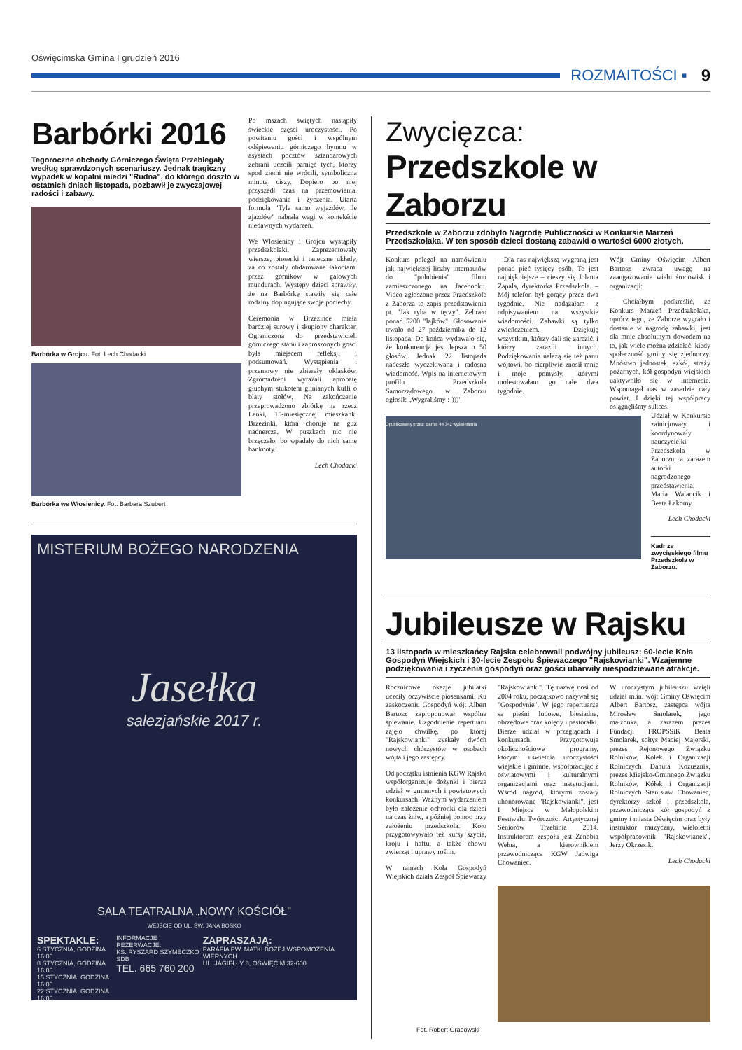Oświęcimska Gmina I grudzień 2016
ROZMAITOŚCI ▪ 9
Barbórki 2016
Tegoroczne obchody Górniczego Święta Przebiegały według sprawdzonych scenariuszy. Jednak tragiczny wypadek w kopalni miedzi "Rudna", do którego doszło w ostatnich dniach listopada, pozbawił je zwyczajowej radości i zabawy.
Barbórka w Grojcu. Fot. Lech Chodacki
Barbórka we Włosienicy. Fot. Barbara Szubert
Po mszach świętych nastąpiły świeckie części uroczystości. Po powitaniu gości i wspólnym odśpiewaniu górniczego hymnu w asystach pocztów sztandarowych zebrani uczcili pamięć tych, którzy spod ziemi nie wrócili, symboliczną minutą ciszy. Dopiero po niej przyszedł czas na przemówienia, podziękowania i życzenia. Utarta formuła "Tyle samo wyjazdów, ile zjazdów" nabrała wagi w kontekście niedawnych wydarzeń.
We Włosienicy i Grojcu wystąpiły przedszkolaki. Zaprezentowały wiersze, piosenki i taneczne układy, za co zostały obdarowane łakociami przez górników w galowych mundurach. Występy dzieci sprawiły, że na Barbórkę stawiły się całe rodziny dopingujące swoje pociechy.
Ceremonia w Brzezince miała bardziej surowy i skupiony charakter. Ograniczona do przedstawicieli górniczego stanu i zaproszonych gości była miejscem refleksji i podsumowań. Wystąpienia i przemowy nie zbierały oklasków. Zgromadzeni wyrażali aprobatę głuchym stukotem glinianych kufli o blaty stołów. Na zakończenie przeprowadzono zbiórkę na rzecz Lenki, 15-miesięcznej mieszkanki Brzezinki, która choruje na guz nadnercza. W puszkach nic nie brzęczało, bo wpadały do nich same banknoty.
Lech Chodacki
MISTERIUM BOŻEGO NARODZENIA
Jasełka
salezjańskie 2017 r.
SALA TEATRALNA „NOWY KOŚCIÓŁ"
WEJŚCIE OD UL. ŚW. JANA BOSKO
SPEKTAKLE:
6 STYCZNIA, GODZINA 16:00
8 STYCZNIA, GODZINA 16:00
15 STYCZNIA, GODZINA 16:00
22 STYCZNIA, GODZINA 16:00
INFORMACJE I REZERWACJE:
KS. RYSZARD SZYMECZKO SDB
TEL. 665 760 200
ZAPRASZAJĄ:
PARAFIA PW. MATKI BOŻEJ WSPOMOŻENIA WIERNYCH
UL. JAGIEŁŁY 8, OŚWIĘCIM 32-600
Zwycięzca:
Przedszkole w Zaborzu
Przedszkole w Zaborzu zdobyło Nagrodę Publiczności w Konkursie Marzeń Przedszkolaka. W ten sposób dzieci dostaną zabawki o wartości 6000 złotych.
Konkurs polegał na namówieniu jak największej liczby internautów do "polubienia" filmu zamieszczonego na facebooku. Video zgłoszone przez Przedszkole z Zaborza to zapis przedstawienia pt. "Jak ryba w tęczy". Zebrało ponad 5200 "lajków". Głosowanie trwało od 27 października do 12 listopada. Do końca wydawało się, że konkurencja jest lepsza o 50 głosów. Jednak 22 listopada nadeszła wyczekiwana i radosna wiadomość. Wpis na internetowym profilu Przedszkola Samorządowego w Zaborzu ogłosił: „Wygraliśmy :-)))"
– Dla nas największą wygraną jest ponad pięć tysięcy osób. To jest najpiękniejsze – cieszy się Jolanta Zapała, dyrektorka Przedszkola. – Mój telefon był gorący przez dwa tygodnie. Nie nadążałam z odpisywaniem na wszystkie wiadomości. Zabawki są tylko zwieńczeniem. Dziękuję wszystkim, którzy dali się zarazić, i którzy zarazili innych. Podziękowania należą się też panu wójtowi, bo cierpliwie znosił mnie i moje pomysły, którymi molestowałam go całe dwa tygodnie.
Wójt Gminy Oświęcim Albert Bartosz zwraca uwagę na zaangażowanie wielu środowisk i organizacji:
– Chciałbym podkreślić, że Konkurs Marzeń Przedszkolaka, oprócz tego, że Zaborze wygrało i dostanie w nagrodę zabawki, jest dla mnie absolutnym dowodem na to, jak wiele można zdziałać, kiedy społeczność gminy się zjednoczy. Mnóstwo jednostek, szkół, straży pożarnych, kół gospodyń wiejskich uaktywniło się w internecie. Wspomagał nas w zasadzie cały powiat. I dzięki tej współpracy osiągnęliśmy sukces.
Opublikowany przez: Barbie 44 342 wyświetlenia
Udział w Konkursie zainicjowały i koordynowały nauczycielki Przedszkola w Zaborzu, a zarazem autorki nagrodzonego przedstawienia, Maria Walancik i Beata Łakomy.
Lech Chodacki
Kadr ze zwycięskiego filmu Przedszkola w Zaborzu.
Jubileusze w Rajsku
13 listopada w mieszkańcy Rajska celebrowali podwójny jubileusz: 60-lecie Koła Gospodyń Wiejskich i 30-lecie Zespołu Śpiewaczego "Rajskowianki". Wzajemne podziękowania i życzenia gospodyń oraz gości ubarwiły niespodziewane atrakcje.
Rocznicowe okazje jubilatki uczciły oczywiście piosenkami. Ku zaskoczeniu Gospodyń wójt Albert Bartosz zaproponował wspólne śpiewanie. Uzgodnienie repertuaru zajęło chwilkę, po której "Rajskowianki" zyskały dwóch nowych chórzystów w osobach wójta i jego zastępcy.
Od początku istnienia KGW Rajsko współorganizuje dożynki i bierze udział w gminnych i powiatowych konkursach. Ważnym wydarzeniem było założenie ochronki dla dzieci na czas żniw, a później pomoc przy założeniu przedszkola. Koło przygotowywało też kursy szycia, kroju i haftu, a także chowu zwierząt i uprawy roślin.
W ramach Koła Gospodyń Wiejskich działa Zespół Śpiewaczy "Rajskowianki". Tę nazwę nosi od 2004 roku, początkowo nazywał się "Gospodynie". W jego repertuarze są pieśni ludowe, biesiadne, obrzędowe oraz kolędy i pastorałki. Bierze udział w przeglądach i konkursach. Przygotowuje okolicznościowe programy, którymi uświetnia uroczystości wiejskie i gminne, współpracując z oświatowymi i kulturalnymi organizacjami oraz instytucjami. Wśród nagród, którymi zostały uhonorowane "Rajskowianki", jest I Miejsce w Małopolskim Festiwalu Twórczości Artystycznej Seniorów Trzebinia 2014. Instruktorem zespołu jest Zenobia Wełna, a kierownikiem przewodnicząca KGW Jadwiga Chowaniec.
W uroczystym jubileuszu wzięli udział m.in. wójt Gminy Oświęcim Albert Bartosz, zastępca wójta Mirosław Smolarek, jego małżonka, a zarazem prezes Fundacji FROPSSiK Beata Smolarek, sołtys Maciej Majerski, prezes Rejonowego Związku Rolników, Kółek i Organizacji Rolniczych Danuta Kożusznik, prezes Miejsko-Gminnego Związku Rolników, Kółek i Organizacji Rolniczych Stanisław Chowaniec, dyrektorzy szkół i przedszkola, przewodniczące kół gospodyń z gminy i miasta Oświęcim oraz były instruktor muzyczny, wieloletni współpracownik "Rajskowianek", Jerzy Okrzesik.
Lech Chodacki
Fot. Robert Grabowski